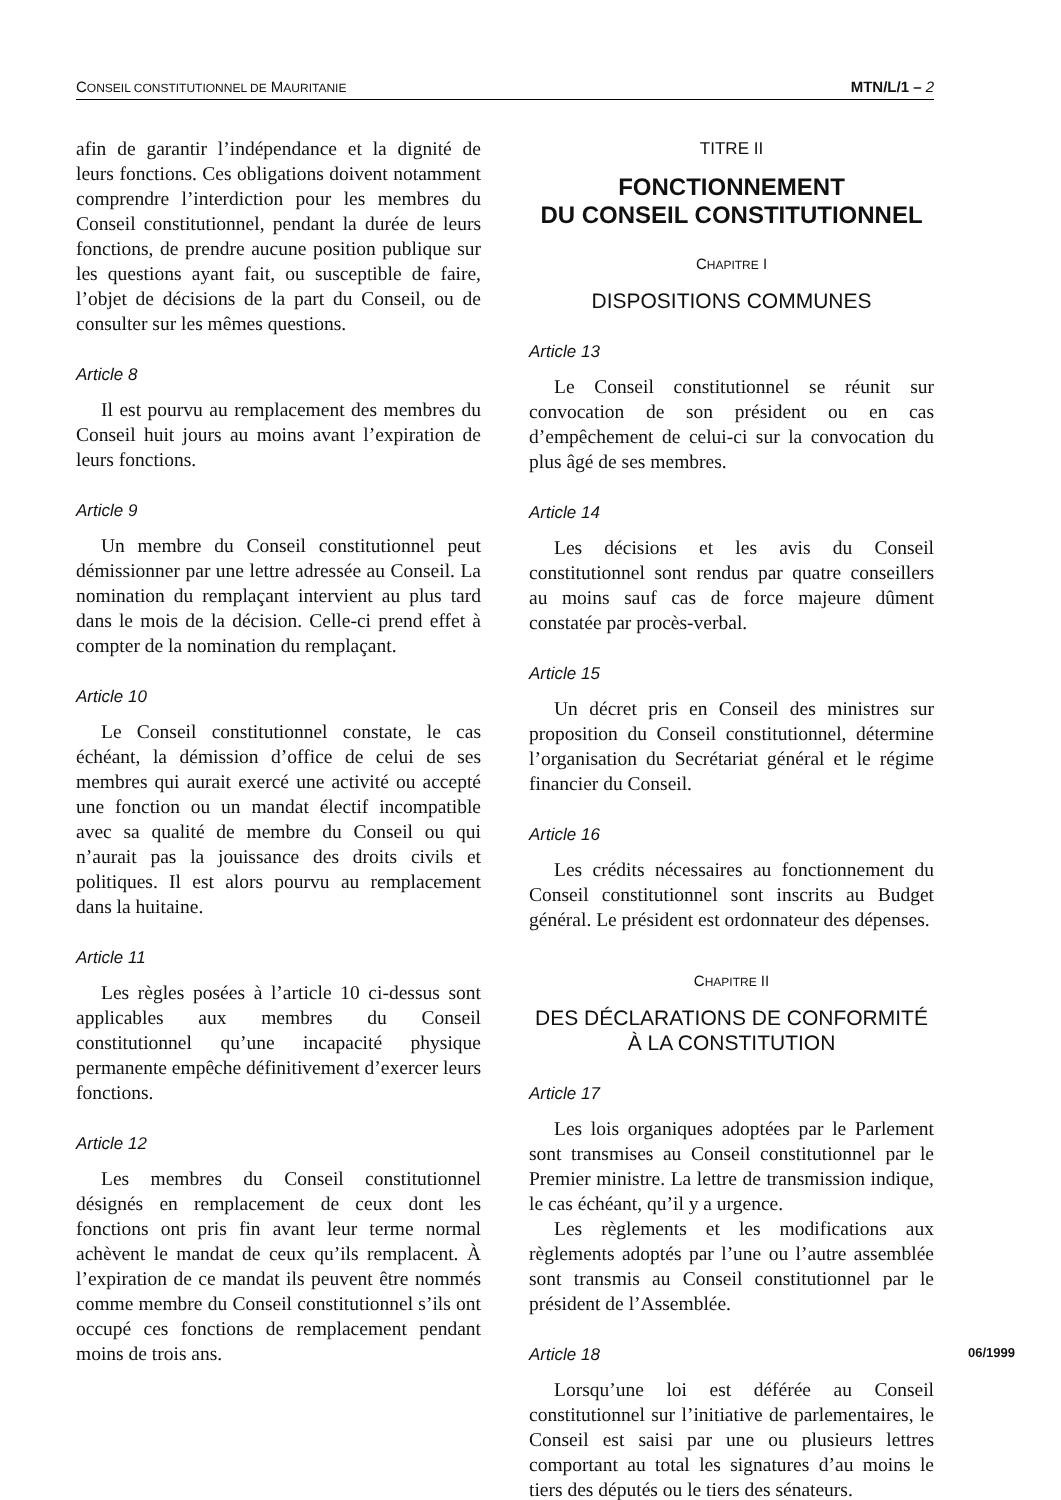CONSEIL CONSTITUTIONNEL DE MAURITANIE MTN/L/1 – 2
afin de garantir l’indépendance et la dignité de leurs fonctions. Ces obligations doivent notamment comprendre l’interdiction pour les membres du Conseil constitutionnel, pendant la durée de leurs fonctions, de prendre aucune position publique sur les questions ayant fait, ou susceptible de faire, l’objet de décisions de la part du Conseil, ou de consulter sur les mêmes questions.
Article 8
Il est pourvu au remplacement des membres du Conseil huit jours au moins avant l’expiration de leurs fonctions.
Article 9
Un membre du Conseil constitutionnel peut démissionner par une lettre adressée au Conseil. La nomination du remplaçant intervient au plus tard dans le mois de la décision. Celle-ci prend effet à compter de la nomination du remplaçant.
Article 10
Le Conseil constitutionnel constate, le cas échéant, la démission d’office de celui de ses membres qui aurait exercé une activité ou accepté une fonction ou un mandat électif incompatible avec sa qualité de membre du Conseil ou qui n’aurait pas la jouissance des droits civils et politiques. Il est alors pourvu au remplacement dans la huitaine.
Article 11
Les règles posées à l’article 10 ci-dessus sont applicables aux membres du Conseil constitutionnel qu’une incapacité physique permanente empêche définitivement d’exercer leurs fonctions.
Article 12
Les membres du Conseil constitutionnel désignés en remplacement de ceux dont les fonctions ont pris fin avant leur terme normal achèvent le mandat de ceux qu’ils remplacent. À l’expiration de ce mandat ils peuvent être nommés comme membre du Conseil constitutionnel s’ils ont occupé ces fonctions de remplacement pendant moins de trois ans.
TITRE II
FONCTIONNEMENT
DU CONSEIL CONSTITUTIONNEL
CHAPITRE I
DISPOSITIONS COMMUNES
Article 13
Le Conseil constitutionnel se réunit sur convocation de son président ou en cas d’empêchement de celui-ci sur la convocation du plus âgé de ses membres.
Article 14
Les décisions et les avis du Conseil constitutionnel sont rendus par quatre conseillers au moins sauf cas de force majeure dûment constatée par procès-verbal.
Article 15
Un décret pris en Conseil des ministres sur proposition du Conseil constitutionnel, détermine l’organisation du Secrétariat général et le régime financier du Conseil.
Article 16
Les crédits nécessaires au fonctionnement du Conseil constitutionnel sont inscrits au Budget général. Le président est ordonnateur des dépenses.
CHAPITRE II
DES DÉCLARATIONS DE CONFORMITÉ
À LA CONSTITUTION
Article 17
Les lois organiques adoptées par le Parlement sont transmises au Conseil constitutionnel par le Premier ministre. La lettre de transmission indique, le cas échéant, qu’il y a urgence.
Les règlements et les modifications aux règlements adoptés par l’une ou l’autre assemblée sont transmis au Conseil constitutionnel par le président de l’Assemblée.
Article 18
Lorsqu’une loi est déférée au Conseil constitutionnel sur l’initiative de parlementaires, le Conseil est saisi par une ou plusieurs lettres comportant au total les signatures d’au moins le tiers des députés ou le tiers des sénateurs.
06/1999